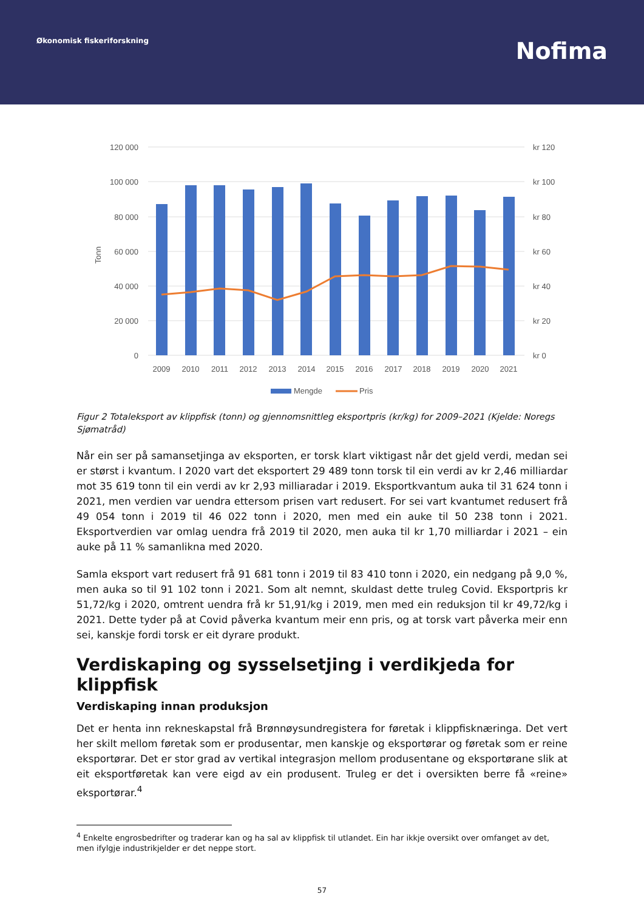Økonomisk fiskeriforskning
Nofima
120 000
100 000
80 000
60 000
40 000
20 000
0
kr 120
kr 100
kr 80
kr 60
kr 40
kr 20
kr 0
Tonn
2009
2010
2011
2012
2013
2014
2015
2016
2017
2018
2019
2020
2021
Mengde
Pris
Figur 2 Totaleksport av klippfisk (tonn) og gjennomsnittleg eksportpris (kr/kg) for 2009–2021 (Kjelde: Noregs Sjømatråd)
Når ein ser på samansetjinga av eksporten, er torsk klart viktigast når det gjeld verdi, medan sei er størst i kvantum. I 2020 vart det eksportert 29 489 tonn torsk til ein verdi av kr 2,46 milliardar mot 35 619 tonn til ein verdi av kr 2,93 milliaradar i 2019. Eksportkvantum auka til 31 624 tonn i 2021, men verdien var uendra ettersom prisen vart redusert. For sei vart kvantumet redusert frå 49 054 tonn i 2019 til 46 022 tonn i 2020, men med ein auke til 50 238 tonn i 2021. Eksportverdien var omlag uendra frå 2019 til 2020, men auka til kr 1,70 milliardar i 2021 – ein auke på 11 % samanlikna med 2020.
Samla eksport vart redusert frå 91 681 tonn i 2019 til 83 410 tonn i 2020, ein nedgang på 9,0 %, men auka so til 91 102 tonn i 2021. Som alt nemnt, skuldast dette truleg Covid. Eksportpris kr 51,72/kg i 2020, omtrent uendra frå kr 51,91/kg i 2019, men med ein reduksjon til kr 49,72/kg i 2021. Dette tyder på at Covid påverka kvantum meir enn pris, og at torsk vart påverka meir enn sei, kanskje fordi torsk er eit dyrare produkt.
Verdiskaping og sysselsetjing i verdikjeda for klippfisk
Verdiskaping innan produksjon
Det er henta inn rekneskapstal frå Brønnøysundregistera for føretak i klippfisknæringa. Det vert her skilt mellom føretak som er produsentar, men kanskje og eksportørar og føretak som er reine eksportørar. Det er stor grad av vertikal integrasjon mellom produsentane og eksportørane slik at eit eksportføretak kan vere eigd av ein produsent. Truleg er det i oversikten berre få «reine» eksportørar.<sup>4</sup>
<sup>4</sup> Enkelte engrosbedrifter og traderar kan og ha sal av klippfisk til utlandet. Ein har ikkje oversikt over omfanget av det, men ifylgje industrikjelder er det neppe stort.
57